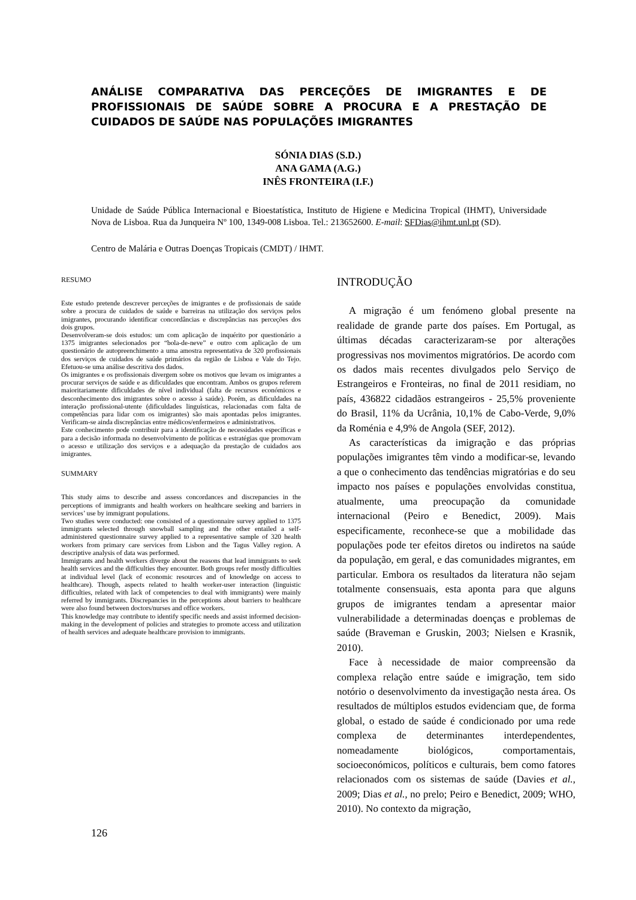ANÁLISE COMPARATIVA DAS PERCEÇÕES DE IMIGRANTES E DE PROFISSIONAIS DE SAÚDE SOBRE A PROCURA E A PRESTAÇÃO DE CUIDADOS DE SAÚDE NAS POPULAÇÕES IMIGRANTES
SÓNIA DIAS (S.D.)
ANA GAMA (A.G.)
INÊS FRONTEIRA (I.F.)
Unidade de Saúde Pública Internacional e Bioestatística, Instituto de Higiene e Medicina Tropical (IHMT), Universidade Nova de Lisboa. Rua da Junqueira Nº 100, 1349-008 Lisboa. Tel.: 213652600. E-mail: SFDias@ihmt.unl.pt (SD).
Centro de Malária e Outras Doenças Tropicais (CMDT) / IHMT.
RESUMO
Este estudo pretende descrever perceções de imigrantes e de profissionais de saúde sobre a procura de cuidados de saúde e barreiras na utilização dos serviços pelos imigrantes, procurando identificar concordâncias e discrepâncias nas perceções dos dois grupos.
Desenvolveram-se dois estudos: um com aplicação de inquérito por questionário a 1375 imigrantes selecionados por “bola-de-neve” e outro com aplicação de um questionário de autopreenchimento a uma amostra representativa de 320 profissionais dos serviços de cuidados de saúde primários da região de Lisboa e Vale do Tejo. Efetuou-se uma análise descritiva dos dados.
Os imigrantes e os profissionais divergem sobre os motivos que levam os imigrantes a procurar serviços de saúde e as dificuldades que encontram. Ambos os grupos referem maioritariamente dificuldades de nível individual (falta de recursos económicos e desconhecimento dos imigrantes sobre o acesso à saúde). Porém, as dificuldades na interação profissional-utente (dificuldades linguísticas, relacionadas com falta de competências para lidar com os imigrantes) são mais apontadas pelos imigrantes. Verificam-se ainda discrepâncias entre médicos/enfermeiros e administrativos.
Este conhecimento pode contribuir para a identificação de necessidades específicas e para a decisão informada no desenvolvimento de políticas e estratégias que promovam o acesso e utilização dos serviços e a adequação da prestação de cuidados aos imigrantes.
SUMMARY
This study aims to describe and assess concordances and discrepancies in the perceptions of immigrants and health workers on healthcare seeking and barriers in services’ use by immigrant populations.
Two studies were conducted: one consisted of a questionnaire survey applied to 1375 immigrants selected through snowball sampling and the other entailed a self-administered questionnaire survey applied to a representative sample of 320 health workers from primary care services from Lisbon and the Tagus Valley region. A descriptive analysis of data was performed.
Immigrants and health workers diverge about the reasons that lead immigrants to seek health services and the difficulties they encounter. Both groups refer mostly difficulties at individual level (lack of economic resources and of knowledge on access to healthcare). Though, aspects related to health worker-user interaction (linguistic difficulties, related with lack of competencies to deal with immigrants) were mainly referred by immigrants. Discrepancies in the perceptions about barriers to healthcare were also found between doctors/nurses and office workers.
This knowledge may contribute to identify specific needs and assist informed decision-making in the development of policies and strategies to promote access and utilization of health services and adequate healthcare provision to immigrants.
INTRODUÇÃO
A migração é um fenómeno global presente na realidade de grande parte dos países. Em Portugal, as últimas décadas caracterizaram-se por alterações progressivas nos movimentos migratórios. De acordo com os dados mais recentes divulgados pelo Serviço de Estrangeiros e Fronteiras, no final de 2011 residiam, no país, 436822 cidadãos estrangeiros - 25,5% proveniente do Brasil, 11% da Ucrânia, 10,1% de Cabo-Verde, 9,0% da Roménia e 4,9% de Angola (SEF, 2012).
As características da imigração e das próprias populações imigrantes têm vindo a modificar-se, levando a que o conhecimento das tendências migratórias e do seu impacto nos países e populações envolvidas constitua, atualmente, uma preocupação da comunidade internacional (Peiro e Benedict, 2009). Mais especificamente, reconhece-se que a mobilidade das populações pode ter efeitos diretos ou indiretos na saúde da população, em geral, e das comunidades migrantes, em particular. Embora os resultados da literatura não sejam totalmente consensuais, esta aponta para que alguns grupos de imigrantes tendam a apresentar maior vulnerabilidade a determinadas doenças e problemas de saúde (Braveman e Gruskin, 2003; Nielsen e Krasnik, 2010).
Face à necessidade de maior compreensão da complexa relação entre saúde e imigração, tem sido notório o desenvolvimento da investigação nesta área. Os resultados de múltiplos estudos evidenciam que, de forma global, o estado de saúde é condicionado por uma rede complexa de determinantes interdependentes, nomeadamente biológicos, comportamentais, socioeconómicos, políticos e culturais, bem como fatores relacionados com os sistemas de saúde (Davies et al., 2009; Dias et al., no prelo; Peiro e Benedict, 2009; WHO, 2010). No contexto da migração,
126